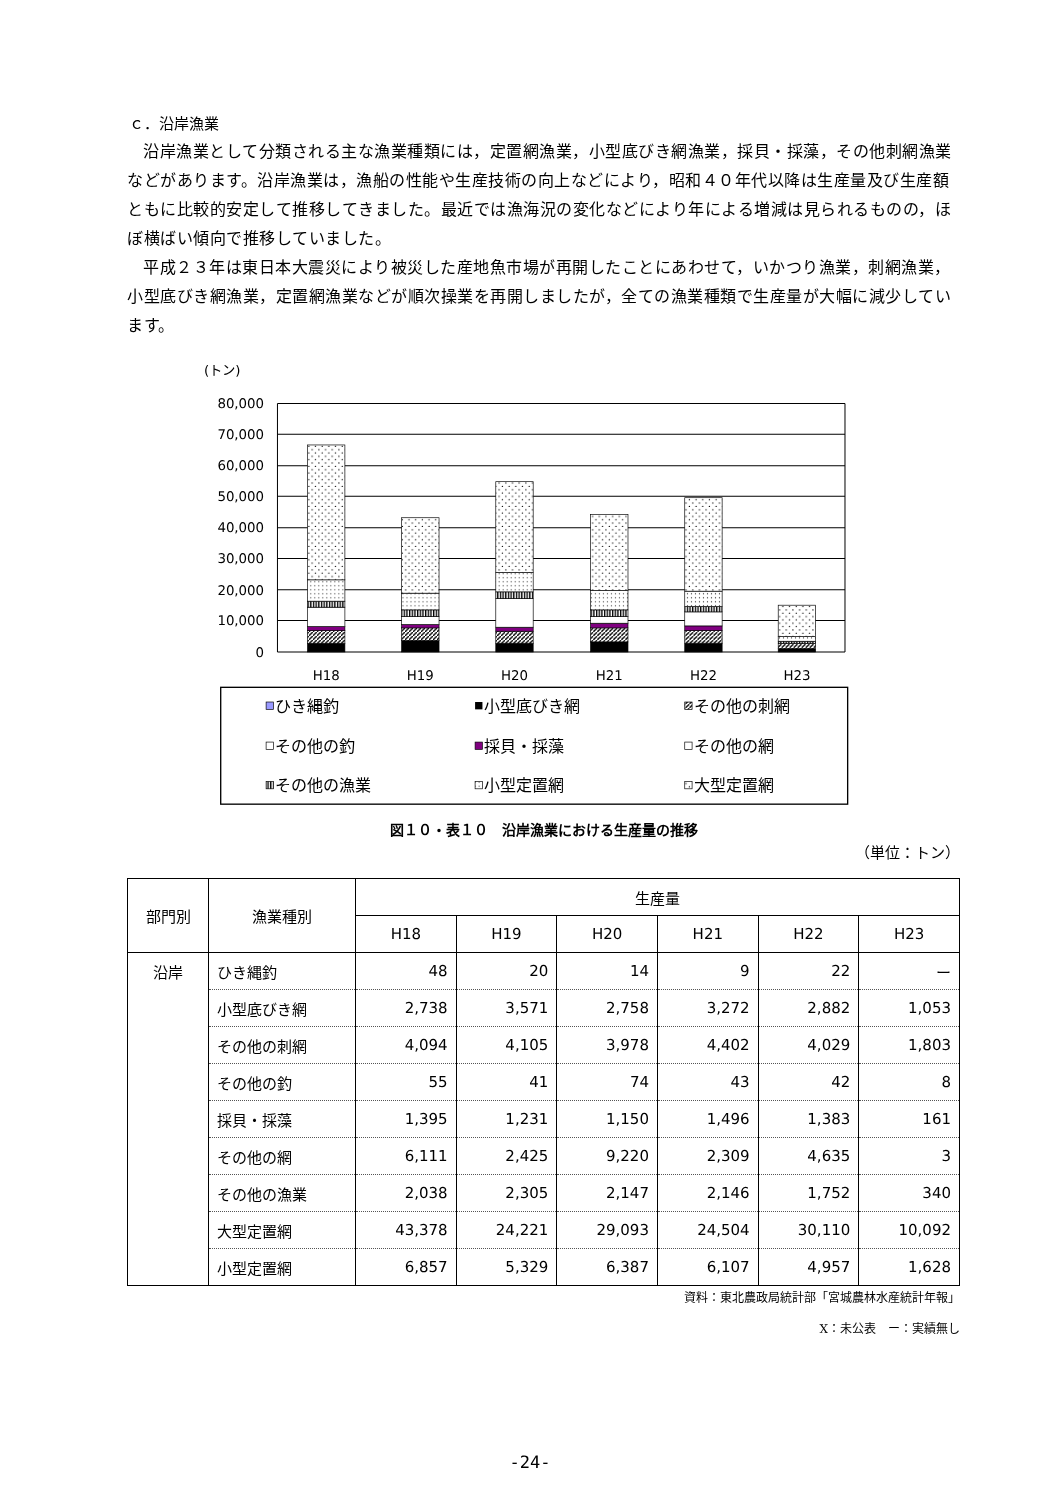ｃ．沿岸漁業
沿岸漁業として分類される主な漁業種類には，定置網漁業，小型底びき網漁業，採貝・採藻，その他刺網漁業などがあります。沿岸漁業は，漁船の性能や生産技術の向上などにより，昭和４０年代以降は生産量及び生産額ともに比較的安定して推移してきました。最近では漁海況の変化などにより年による増減は見られるものの，ほぼ横ばい傾向で推移していました。
平成２３年は東日本大震災により被災した産地魚市場が再開したことにあわせて，いかつり漁業，刺網漁業，小型底びき網漁業，定置網漁業などが順次操業を再開しましたが，全ての漁業種類で生産量が大幅に減少しています。
(トン)
80,000
70,000
60,000
50,000
40,000
30,000
20,000
10,000
0
H18
H19
H20
H21
H22
H23
ひき縄釣
小型底びき網
その他の刺網
その他の釣
採貝・採藻
その他の網
その他の漁業
小型定置網
大型定置網
図１０・表１０　沿岸漁業における生産量の推移
（単位：トン）
| 部門別 | 漁業種別 | 生産量 | | | | | |
| --- | --- | --- | --- | --- | --- | --- | --- |
| | | H18 | H19 | H20 | H21 | H22 | H23 |
| 沿岸 | ひき縄釣 | 48 | 20 | 14 | 9 | 22 | ー |
| | 小型底びき網 | 2,738 | 3,571 | 2,758 | 3,272 | 2,882 | 1,053 |
| | その他の刺網 | 4,094 | 4,105 | 3,978 | 4,402 | 4,029 | 1,803 |
| | その他の釣 | 55 | 41 | 74 | 43 | 42 | 8 |
| | 採貝・採藻 | 1,395 | 1,231 | 1,150 | 1,496 | 1,383 | 161 |
| | その他の網 | 6,111 | 2,425 | 9,220 | 2,309 | 4,635 | 3 |
| | その他の漁業 | 2,038 | 2,305 | 2,147 | 2,146 | 1,752 | 340 |
| | 大型定置網 | 43,378 | 24,221 | 29,093 | 24,504 | 30,110 | 10,092 |
| | 小型定置網 | 6,857 | 5,329 | 6,387 | 6,107 | 4,957 | 1,628 |
資料：東北農政局統計部「宮城農林水産統計年報」
X：未公表　ー：実績無し
-24-